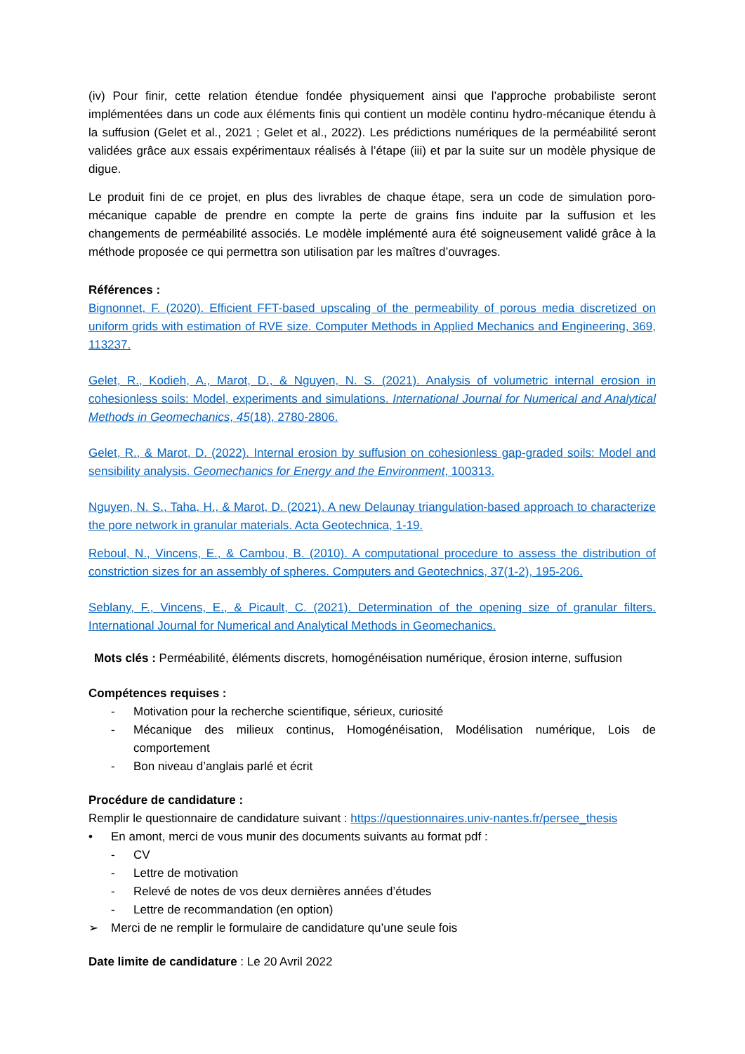(iv) Pour finir, cette relation étendue fondée physiquement ainsi que l’approche probabiliste seront implémentées dans un code aux éléments finis qui contient un modèle continu hydro-mécanique étendu à la suffusion (Gelet et al., 2021 ; Gelet et al., 2022). Les prédictions numériques de la perméabilité seront validées grâce aux essais expérimentaux réalisés à l’étape (iii) et par la suite sur un modèle physique de digue.
Le produit fini de ce projet, en plus des livrables de chaque étape, sera un code de simulation poro-mécanique capable de prendre en compte la perte de grains fins induite par la suffusion et les changements de perméabilité associés. Le modèle implémenté aura été soigneusement validé grâce à la méthode proposée ce qui permettra son utilisation par les maîtres d’ouvrages.
Références :
Bignonnet, F. (2020). Efficient FFT-based upscaling of the permeability of porous media discretized on uniform grids with estimation of RVE size. Computer Methods in Applied Mechanics and Engineering, 369, 113237.
Gelet, R., Kodieh, A., Marot, D., & Nguyen, N. S. (2021). Analysis of volumetric internal erosion in cohesionless soils: Model, experiments and simulations. International Journal for Numerical and Analytical Methods in Geomechanics, 45(18), 2780-2806.
Gelet, R., & Marot, D. (2022). Internal erosion by suffusion on cohesionless gap-graded soils: Model and sensibility analysis. Geomechanics for Energy and the Environment, 100313.
Nguyen, N. S., Taha, H., & Marot, D. (2021). A new Delaunay triangulation-based approach to characterize the pore network in granular materials. Acta Geotechnica, 1-19.
Reboul, N., Vincens, E., & Cambou, B. (2010). A computational procedure to assess the distribution of constriction sizes for an assembly of spheres. Computers and Geotechnics, 37(1-2), 195-206.
Seblany, F., Vincens, E., & Picault, C. (2021). Determination of the opening size of granular filters. International Journal for Numerical and Analytical Methods in Geomechanics.
Mots clés : Perméabilité, éléments discrets, homogénéisation numérique, érosion interne, suffusion
Compétences requises :
- Motivation pour la recherche scientifique, sérieux, curiosité
- Mécanique des milieux continus, Homogénéisation, Modélisation numérique, Lois de comportement
- Bon niveau d’anglais parlé et écrit
Procédure de candidature :
Remplir le questionnaire de candidature suivant : https://questionnaires.univ-nantes.fr/persee_thesis
• En amont, merci de vous munir des documents suivants au format pdf :
- CV
- Lettre de motivation
- Relevé de notes de vos deux dernières années d’études
- Lettre de recommandation (en option)
➢ Merci de ne remplir le formulaire de candidature qu’une seule fois
Date limite de candidature : Le 20 Avril 2022